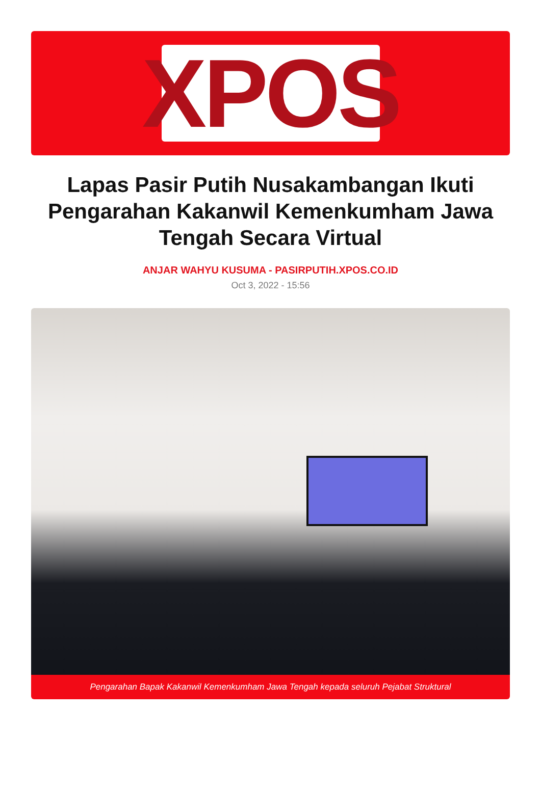XPOS
Lapas Pasir Putih Nusakambangan Ikuti Pengarahan Kakanwil Kemenkumham Jawa Tengah Secara Virtual
ANJAR WAHYU KUSUMA - PASIRPUTIH.XPOS.CO.ID
Oct 3, 2022 - 15:56
Pengarahan Bapak Kakanwil Kemenkumham Jawa Tengah kepada seluruh Pejabat Struktural